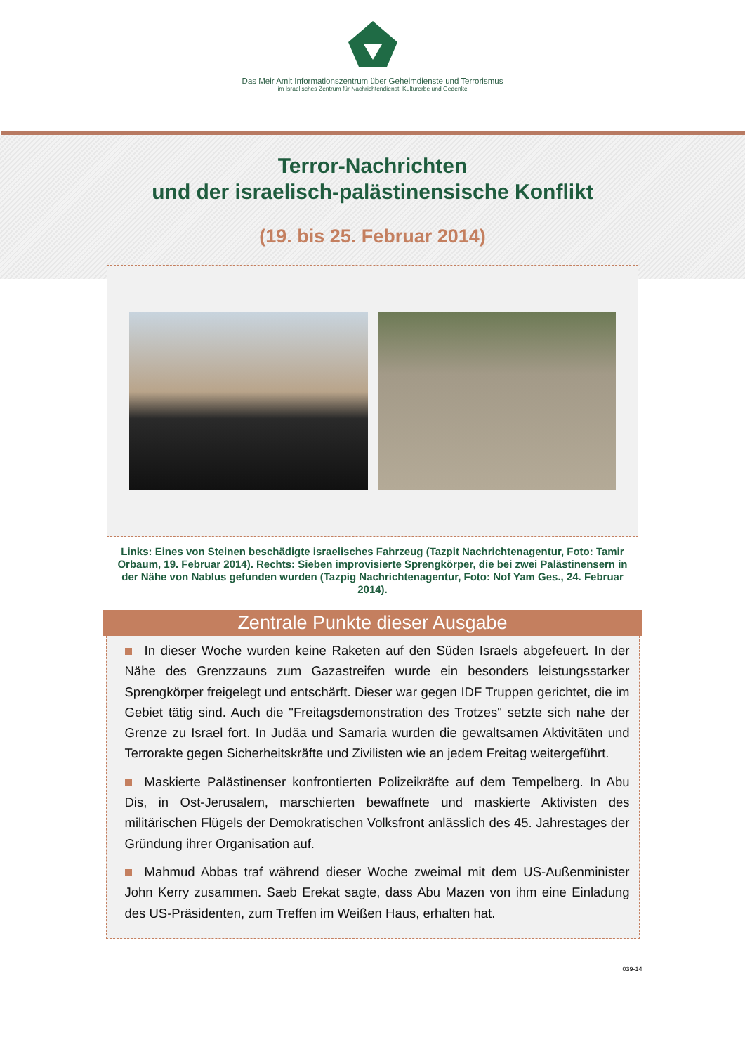Das Meir Amit Informationszentrum über Geheimdienste und Terrorismus
im Israelisches Zentrum für Nachrichtendienst, Kulturerbe und Gedenke
Terror-Nachrichten
und der israelisch-palästinensische Konflikt
(19. bis 25. Februar 2014)
Links: Eines von Steinen beschädigte israelisches Fahrzeug (Tazpit Nachrichtenagentur, Foto: Tamir Orbaum, 19. Februar 2014). Rechts: Sieben improvisierte Sprengkörper, die bei zwei Palästinensern in der Nähe von Nablus gefunden wurden (Tazpig Nachrichtenagentur, Foto: Nof Yam Ges., 24. Februar 2014).
Zentrale Punkte dieser Ausgabe
In dieser Woche wurden keine Raketen auf den Süden Israels abgefeuert. In der Nähe des Grenzzauns zum Gazastreifen wurde ein besonders leistungsstarker Sprengkörper freigelegt und entschärft. Dieser war gegen IDF Truppen gerichtet, die im Gebiet tätig sind. Auch die "Freitagsdemonstration des Trotzes" setzte sich nahe der Grenze zu Israel fort. In Judäa und Samaria wurden die gewaltsamen Aktivitäten und Terrorakte gegen Sicherheitskräfte und Zivilisten wie an jedem Freitag weitergeführt.
Maskierte Palästinenser konfrontierten Polizeikräfte auf dem Tempelberg. In Abu Dis, in Ost-Jerusalem, marschierten bewaffnete und maskierte Aktivisten des militärischen Flügels der Demokratischen Volksfront anlässlich des 45. Jahrestages der Gründung ihrer Organisation auf.
Mahmud Abbas traf während dieser Woche zweimal mit dem US-Außenminister John Kerry zusammen. Saeb Erekat sagte, dass Abu Mazen von ihm eine Einladung des US-Präsidenten, zum Treffen im Weißen Haus, erhalten hat.
039-14